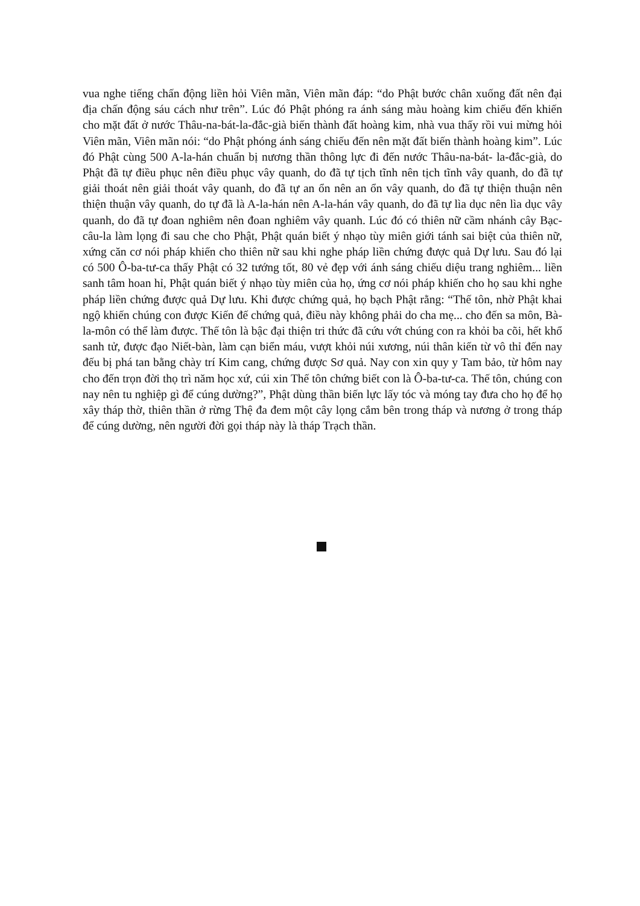vua nghe tiếng chấn động liền hỏi Viên mãn, Viên mãn đáp: “do Phật bước chân xuống đất nên đại địa chấn động sáu cách như trên”. Lúc đó Phật phóng ra ánh sáng màu hoàng kim chiếu đến khiến cho mặt đất ở nước Thâu-na-bát-la-đắc-già biến thành đất hoàng kim, nhà vua thấy rồi vui mừng hỏi Viên mãn, Viên mãn nói: “do Phật phóng ánh sáng chiếu đến nên mặt đất biến thành hoàng kim”. Lúc đó Phật cùng 500 A-la-hán chuẩn bị nương thần thông lực đi đến nước Thâu-na-bát- la-đắc-già, do Phật đã tự điều phục nên điều phục vây quanh, do đã tự tịch tĩnh nên tịch tĩnh vây quanh, do đã tự giải thoát nên giải thoát vây quanh, do đã tự an ổn nên an ổn vây quanh, do đã tự thiện thuận nên thiện thuận vây quanh, do tự đã là A-la-hán nên A-la-hán vây quanh, do đã tự lìa dục nên lìa dục vây quanh, do đã tự đoan nghiêm nên đoan nghiêm vây quanh. Lúc đó có thiên nữ cầm nhánh cây Bạc-câu-la làm lọng đi sau che cho Phật, Phật quán biết ý nhạo tùy miên giới tánh sai biệt của thiên nữ, xứng căn cơ nói pháp khiến cho thiên nữ sau khi nghe pháp liền chứng được quả Dự lưu. Sau đó lại có 500 Ô-ba-tư-ca thấy Phật có 32 tướng tốt, 80 vẻ đẹp với ánh sáng chiếu diệu trang nghiêm... liền sanh tâm hoan hỉ, Phật quán biết ý nhạo tùy miên của họ, ứng cơ nói pháp khiến cho họ sau khi nghe pháp liền chứng được quả Dự lưu. Khi được chứng quả, họ bạch Phật rằng: “Thế tôn, nhờ Phật khai ngộ khiến chúng con được Kiến đế chứng quả, điều này không phải do cha mẹ... cho đến sa môn, Bà-la-môn có thể làm được. Thế tôn là bậc đại thiện tri thức đã cứu vớt chúng con ra khỏi ba cõi, hết khổ sanh tử, được đạo Niết-bàn, làm cạn biển máu, vượt khỏi núi xương, núi thân kiến từ vô thỉ đến nay đếu bị phá tan bằng chày trí Kim cang, chứng được Sơ quả. Nay con xin quy y Tam bảo, từ hôm nay cho đến trọn đời thọ trì năm học xứ, cúi xin Thế tôn chứng biết con là Ô-ba-tư-ca. Thế tôn, chúng con nay nên tu nghiệp gì để cúng dường?”, Phật dùng thần biến lực lấy tóc và móng tay đưa cho họ để họ xây tháp thờ, thiên thần ở rừng Thệ đa đem một cây lọng cắm bên trong tháp và nương ở trong tháp để cúng dường, nên người đời gọi tháp này là tháp Trạch thần.